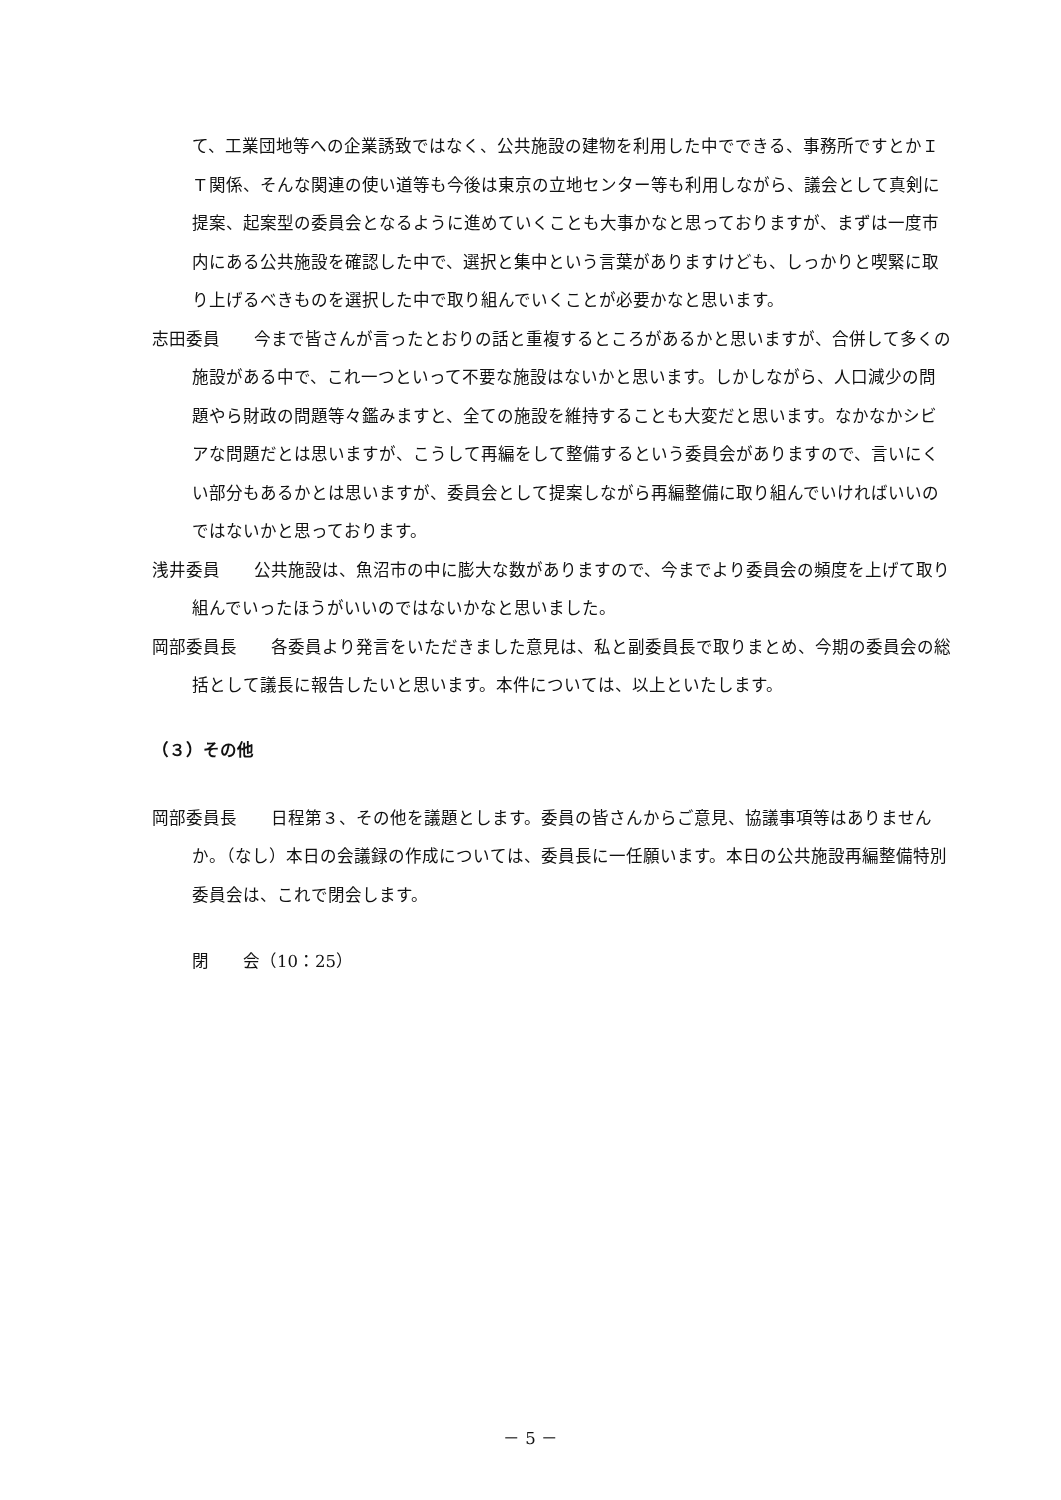て、工業団地等への企業誘致ではなく、公共施設の建物を利用した中でできる、事務所ですとかＩＴ関係、そんな関連の使い道等も今後は東京の立地センター等も利用しながら、議会として真剣に提案、起案型の委員会となるように進めていくことも大事かなと思っておりますが、まずは一度市内にある公共施設を確認した中で、選択と集中という言葉がありますけども、しっかりと喫緊に取り上げるべきものを選択した中で取り組んでいくことが必要かなと思います。
志田委員　　今まで皆さんが言ったとおりの話と重複するところがあるかと思いますが、合併して多くの施設がある中で、これ一つといって不要な施設はないかと思います。しかしながら、人口減少の問題やら財政の問題等々鑑みますと、全ての施設を維持することも大変だと思います。なかなかシビアな問題だとは思いますが、こうして再編をして整備するという委員会がありますので、言いにくい部分もあるかとは思いますが、委員会として提案しながら再編整備に取り組んでいければいいのではないかと思っております。
浅井委員　　公共施設は、魚沼市の中に膨大な数がありますので、今までより委員会の頻度を上げて取り組んでいったほうがいいのではないかなと思いました。
岡部委員長　　各委員より発言をいただきました意見は、私と副委員長で取りまとめ、今期の委員会の総括として議長に報告したいと思います。本件については、以上といたします。
（３）その他
岡部委員長　　日程第３、その他を議題とします。委員の皆さんからご意見、協議事項等はありませんか。（なし）本日の会議録の作成については、委員長に一任願います。本日の公共施設再編整備特別委員会は、これで閉会します。
閉　　会（10：25）
－ 5 －